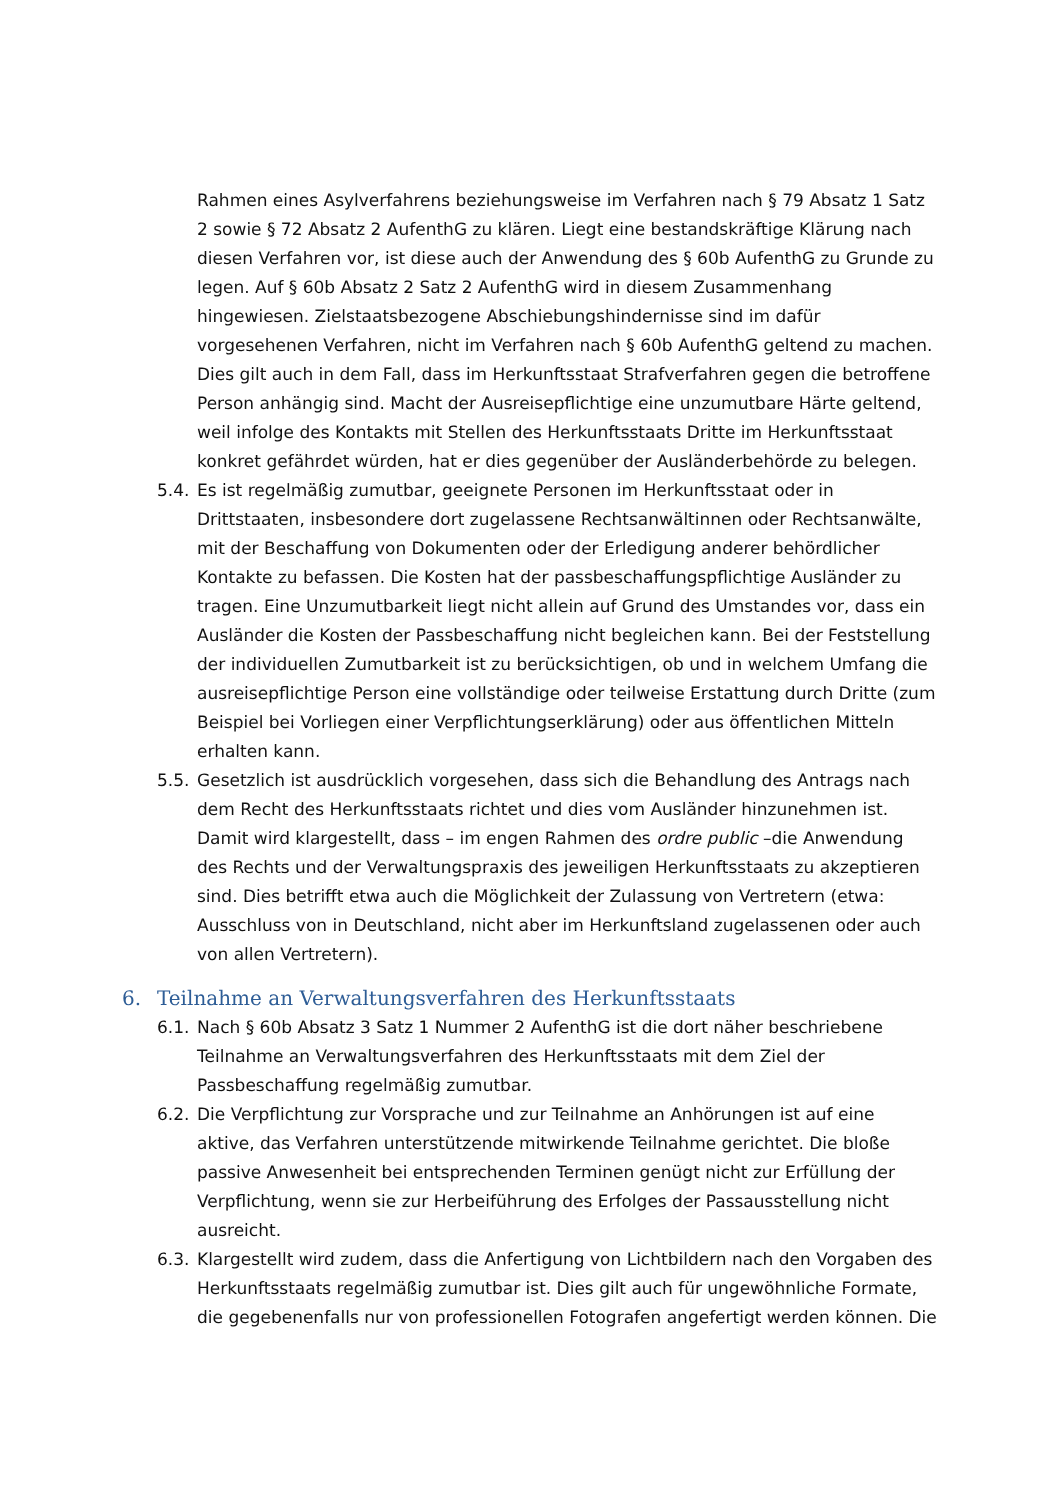Rahmen eines Asylverfahrens beziehungsweise im Verfahren nach § 79 Absatz 1 Satz 2 sowie § 72 Absatz 2 AufenthG zu klären. Liegt eine bestandskräftige Klärung nach diesen Verfahren vor, ist diese auch der Anwendung des § 60b AufenthG zu Grunde zu legen. Auf § 60b Absatz 2 Satz 2 AufenthG wird in diesem Zusammenhang hingewiesen. Zielstaatsbezogene Abschiebungshindernisse sind im dafür vorgesehenen Verfahren, nicht im Verfahren nach § 60b AufenthG geltend zu machen. Dies gilt auch in dem Fall, dass im Herkunftsstaat Strafverfahren gegen die betroffene Person anhängig sind. Macht der Ausreisepflichtige eine unzumutbare Härte geltend, weil infolge des Kontakts mit Stellen des Herkunftsstaats Dritte im Herkunftsstaat konkret gefährdet würden, hat er dies gegenüber der Ausländerbehörde zu belegen.
5.4.
Es ist regelmäßig zumutbar, geeignete Personen im Herkunftsstaat oder in Drittstaaten, insbesondere dort zugelassene Rechtsanwältinnen oder Rechtsanwälte, mit der Beschaffung von Dokumenten oder der Erledigung anderer behördlicher Kontakte zu befassen. Die Kosten hat der passbeschaffungspflichtige Ausländer zu tragen. Eine Unzumutbarkeit liegt nicht allein auf Grund des Umstandes vor, dass ein Ausländer die Kosten der Passbeschaffung nicht begleichen kann. Bei der Feststellung der individuellen Zumutbarkeit ist zu berücksichtigen, ob und in welchem Umfang die ausreisepflichtige Person eine vollständige oder teilweise Erstattung durch Dritte (zum Beispiel bei Vorliegen einer Verpflichtungserklärung) oder aus öffentlichen Mitteln erhalten kann.
5.5.
Gesetzlich ist ausdrücklich vorgesehen, dass sich die Behandlung des Antrags nach dem Recht des Herkunftsstaats richtet und dies vom Ausländer hinzunehmen ist. Damit wird klargestellt, dass – im engen Rahmen des ordre public –die Anwendung des Rechts und der Verwaltungspraxis des jeweiligen Herkunftsstaats zu akzeptieren sind. Dies betrifft etwa auch die Möglichkeit der Zulassung von Vertretern (etwa: Ausschluss von in Deutschland, nicht aber im Herkunftsland zugelassenen oder auch von allen Vertretern).
6. Teilnahme an Verwaltungsverfahren des Herkunftsstaats
6.1.
Nach § 60b Absatz 3 Satz 1 Nummer 2 AufenthG ist die dort näher beschriebene Teilnahme an Verwaltungsverfahren des Herkunftsstaats mit dem Ziel der Passbeschaffung regelmäßig zumutbar.
6.2.
Die Verpflichtung zur Vorsprache und zur Teilnahme an Anhörungen ist auf eine aktive, das Verfahren unterstützende mitwirkende Teilnahme gerichtet. Die bloße passive Anwesenheit bei entsprechenden Terminen genügt nicht zur Erfüllung der Verpflichtung, wenn sie zur Herbeiführung des Erfolges der Passausstellung nicht ausreicht.
6.3.
Klargestellt wird zudem, dass die Anfertigung von Lichtbildern nach den Vorgaben des Herkunftsstaats regelmäßig zumutbar ist. Dies gilt auch für ungewöhnliche Formate, die gegebenenfalls nur von professionellen Fotografen angefertigt werden können. Die